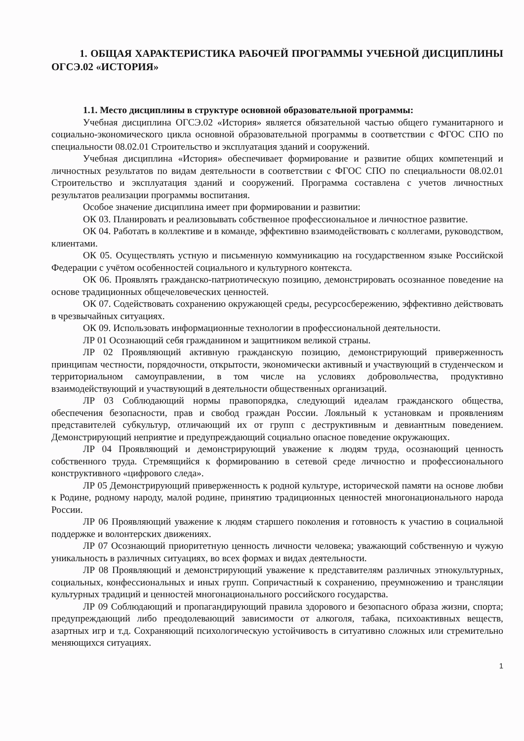1. ОБЩАЯ ХАРАКТЕРИСТИКА РАБОЧЕЙ ПРОГРАММЫ УЧЕБНОЙ ДИСЦИПЛИНЫ ОГСЭ.02 «ИСТОРИЯ»
1.1. Место дисциплины в структуре основной образовательной программы:
Учебная дисциплина ОГСЭ.02 «История» является обязательной частью общего гуманитарного и социально-экономического цикла основной образовательной программы в соответствии с ФГОС СПО по специальности 08.02.01 Строительство и эксплуатация зданий и сооружений.
Учебная дисциплина «История» обеспечивает формирование и развитие общих компетенций и личностных результатов по видам деятельности в соответствии с ФГОС СПО по специальности 08.02.01 Строительство и эксплуатация зданий и сооружений. Программа составлена с учетов личностных результатов реализации программы воспитания.
Особое значение дисциплина имеет при формировании и развитии:
ОК 03. Планировать и реализовывать собственное профессиональное и личностное развитие.
ОК 04. Работать в коллективе и в команде, эффективно взаимодействовать с коллегами, руководством, клиентами.
ОК 05. Осуществлять устную и письменную коммуникацию на государственном языке Российской Федерации с учётом особенностей социального и культурного контекста.
ОК 06. Проявлять гражданско-патриотическую позицию, демонстрировать осознанное поведение на основе традиционных общечеловеческих ценностей.
ОК 07. Содействовать сохранению окружающей среды, ресурсосбережению, эффективно действовать в чрезвычайных ситуациях.
ОК 09. Использовать информационные технологии в профессиональной деятельности.
ЛР 01 Осознающий себя гражданином и защитником великой страны.
ЛР 02 Проявляющий активную гражданскую позицию, демонстрирующий приверженность принципам честности, порядочности, открытости, экономически активный и участвующий в студенческом и территориальном самоуправлении, в том числе на условиях добровольчества, продуктивно взаимодействующий и участвующий в деятельности общественных организаций.
ЛР 03 Соблюдающий нормы правопорядка, следующий идеалам гражданского общества, обеспечения безопасности, прав и свобод граждан России. Лояльный к установкам и проявлениям представителей субкультур, отличающий их от групп с деструктивным и девиантным поведением. Демонстрирующий неприятие и предупреждающий социально опасное поведение окружающих.
ЛР 04 Проявляющий и демонстрирующий уважение к людям труда, осознающий ценность собственного труда. Стремящийся к формированию в сетевой среде личностно и профессионального конструктивного «цифрового следа».
ЛР 05 Демонстрирующий приверженность к родной культуре, исторической памяти на основе любви к Родине, родному народу, малой родине, принятию традиционных ценностей многонационального народа России.
ЛР 06 Проявляющий уважение к людям старшего поколения и готовность к участию в социальной поддержке и волонтерских движениях.
ЛР 07 Осознающий приоритетную ценность личности человека; уважающий собственную и чужую уникальность в различных ситуациях, во всех формах и видах деятельности.
ЛР 08 Проявляющий и демонстрирующий уважение к представителям различных этнокультурных, социальных, конфессиональных и иных групп. Сопричастный к сохранению, преумножению и трансляции культурных традиций и ценностей многонационального российского государства.
ЛР 09 Соблюдающий и пропагандирующий правила здорового и безопасного образа жизни, спорта; предупреждающий либо преодолевающий зависимости от алкоголя, табака, психоактивных веществ, азартных игр и т.д. Сохраняющий психологическую устойчивость в ситуативно сложных или стремительно меняющихся ситуациях.
1